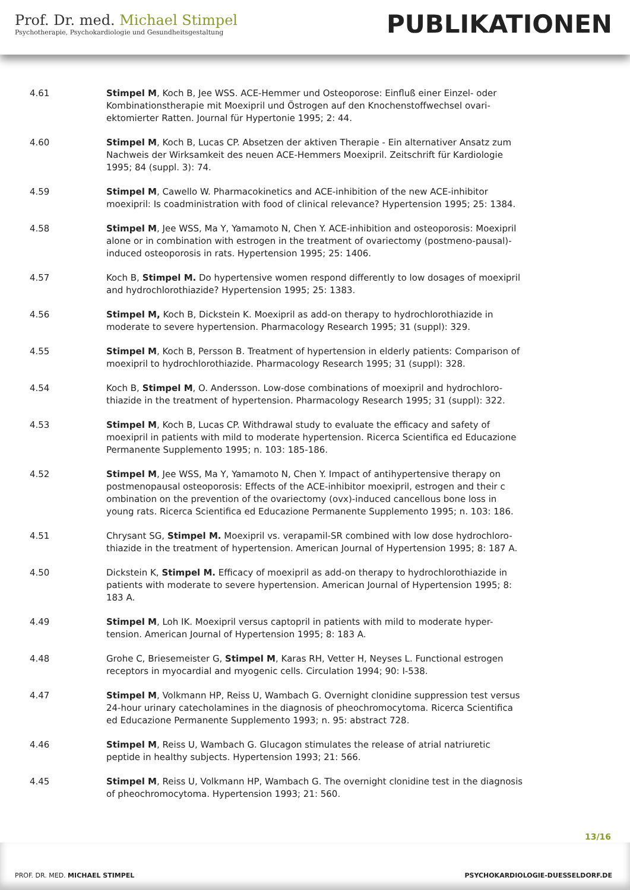Prof. Dr. med. Michael Stimpel
Psychotherapie, Psychokardiologie und Gesundheitsgestaltung
PUBLIKATIONEN
4.61 Stimpel M, Koch B, Jee WSS. ACE-Hemmer und Osteoporose: Einfluß einer Einzel- oder Kombinationstherapie mit Moexipril und Östrogen auf den Knochenstoffwechsel ovari-ektomierter Ratten. Journal für Hypertonie 1995; 2: 44.
4.60 Stimpel M, Koch B, Lucas CP. Absetzen der aktiven Therapie - Ein alternativer Ansatz zum Nachweis der Wirksamkeit des neuen ACE-Hemmers Moexipril. Zeitschrift für Kardiologie 1995; 84 (suppl. 3): 74.
4.59 Stimpel M, Cawello W. Pharmacokinetics and ACE-inhibition of the new ACE-inhibitor moexipril: Is coadministration with food of clinical relevance? Hypertension 1995; 25: 1384.
4.58 Stimpel M, Jee WSS, Ma Y, Yamamoto N, Chen Y. ACE-inhibition and osteoporosis: Moexipril alone or in combination with estrogen in the treatment of ovariectomy (postmeno-pausal)-induced osteoporosis in rats. Hypertension 1995; 25: 1406.
4.57 Koch B, Stimpel M. Do hypertensive women respond differently to low dosages of moexipril and hydrochlorothiazide? Hypertension 1995; 25: 1383.
4.56 Stimpel M, Koch B, Dickstein K. Moexipril as add-on therapy to hydrochlorothiazide in moderate to severe hypertension. Pharmacology Research 1995; 31 (suppl): 329.
4.55 Stimpel M, Koch B, Persson B. Treatment of hypertension in elderly patients: Comparison of moexipril to hydrochlorothiazide. Pharmacology Research 1995; 31 (suppl): 328.
4.54 Koch B, Stimpel M, O. Andersson. Low-dose combinations of moexipril and hydrochloro-thiazide in the treatment of hypertension. Pharmacology Research 1995; 31 (suppl): 322.
4.53 Stimpel M, Koch B, Lucas CP. Withdrawal study to evaluate the efficacy and safety of moexipril in patients with mild to moderate hypertension. Ricerca Scientifica ed Educazione Permanente Supplemento 1995; n. 103: 185-186.
4.52 Stimpel M, Jee WSS, Ma Y, Yamamoto N, Chen Y. Impact of antihypertensive therapy on postmenopausal osteoporosis: Effects of the ACE-inhibitor moexipril, estrogen and their c ombination on the prevention of the ovariectomy (ovx)-induced cancellous bone loss in young rats. Ricerca Scientifica ed Educazione Permanente Supplemento 1995; n. 103: 186.
4.51 Chrysant SG, Stimpel M. Moexipril vs. verapamil-SR combined with low dose hydrochloro-thiazide in the treatment of hypertension. American Journal of Hypertension 1995; 8: 187 A.
4.50 Dickstein K, Stimpel M. Efficacy of moexipril as add-on therapy to hydrochlorothiazide in patients with moderate to severe hypertension. American Journal of Hypertension 1995; 8: 183 A.
4.49 Stimpel M, Loh IK. Moexipril versus captopril in patients with mild to moderate hyper-tension. American Journal of Hypertension 1995; 8: 183 A.
4.48 Grohe C, Briesemeister G, Stimpel M, Karas RH, Vetter H, Neyses L. Functional estrogen receptors in myocardial and myogenic cells. Circulation 1994; 90: I-538.
4.47 Stimpel M, Volkmann HP, Reiss U, Wambach G. Overnight clonidine suppression test versus 24-hour urinary catecholamines in the diagnosis of pheochromocytoma. Ricerca Scientifica ed Educazione Permanente Supplemento 1993; n. 95: abstract 728.
4.46 Stimpel M, Reiss U, Wambach G. Glucagon stimulates the release of atrial natriuretic peptide in healthy subjects. Hypertension 1993; 21: 566.
4.45 Stimpel M, Reiss U, Volkmann HP, Wambach G. The overnight clonidine test in the diagnosis of pheochromocytoma. Hypertension 1993; 21: 560.
13/16
PROF. DR. MED. MICHAEL STIMPEL
PSYCHOKARDIOLOGIE-DUESSELDORF.DE